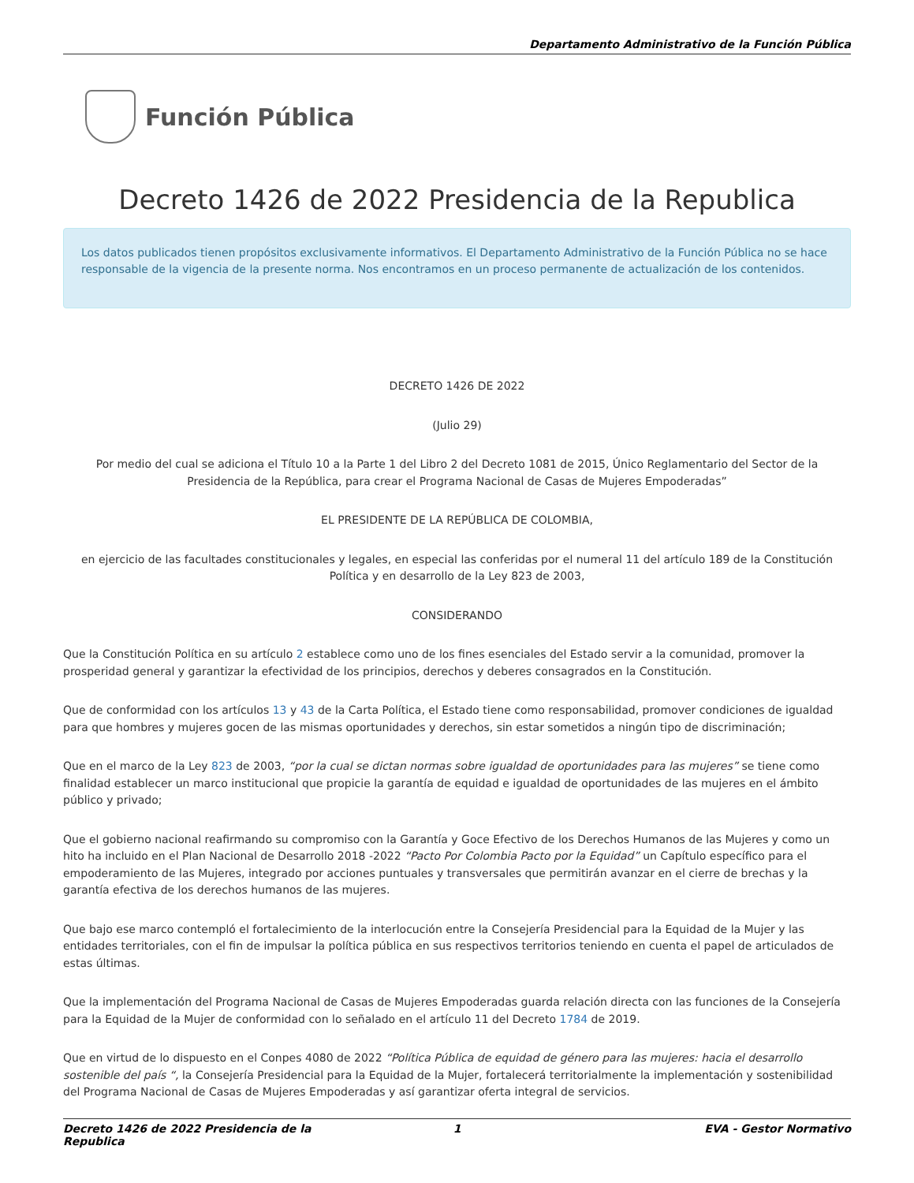Departamento Administrativo de la Función Pública
Función Pública
Decreto 1426 de 2022 Presidencia de la Republica
Los datos publicados tienen propósitos exclusivamente informativos. El Departamento Administrativo de la Función Pública no se hace responsable de la vigencia de la presente norma. Nos encontramos en un proceso permanente de actualización de los contenidos.
DECRETO 1426 DE 2022
(Julio 29)
Por medio del cual se adiciona el Título 10 a la Parte 1 del Libro 2 del Decreto 1081 de 2015, Único Reglamentario del Sector de la Presidencia de la República, para crear el Programa Nacional de Casas de Mujeres Empoderadas”
EL PRESIDENTE DE LA REPÚBLICA DE COLOMBIA,
en ejercicio de las facultades constitucionales y legales, en especial las conferidas por el numeral 11 del artículo 189 de la Constitución Política y en desarrollo de la Ley 823 de 2003,
CONSIDERANDO
Que la Constitución Política en su artículo 2 establece como uno de los fines esenciales del Estado servir a la comunidad, promover la prosperidad general y garantizar la efectividad de los principios, derechos y deberes consagrados en la Constitución.
Que de conformidad con los artículos 13 y 43 de la Carta Política, el Estado tiene como responsabilidad, promover condiciones de igualdad para que hombres y mujeres gocen de las mismas oportunidades y derechos, sin estar sometidos a ningún tipo de discriminación;
Que en el marco de la Ley 823 de 2003, “por la cual se dictan normas sobre igualdad de oportunidades para las mujeres” se tiene como finalidad establecer un marco institucional que propicie la garantía de equidad e igualdad de oportunidades de las mujeres en el ámbito público y privado;
Que el gobierno nacional reafirmando su compromiso con la Garantía y Goce Efectivo de los Derechos Humanos de las Mujeres y como un hito ha incluido en el Plan Nacional de Desarrollo 2018 -2022 “Pacto Por Colombia Pacto por la Equidad” un Capítulo específico para el empoderamiento de las Mujeres, integrado por acciones puntuales y transversales que permitirán avanzar en el cierre de brechas y la garantía efectiva de los derechos humanos de las mujeres.
Que bajo ese marco contempló el fortalecimiento de la interlocución entre la Consejería Presidencial para la Equidad de la Mujer y las entidades territoriales, con el fin de impulsar la política pública en sus respectivos territorios teniendo en cuenta el papel de articulados de estas últimas.
Que la implementación del Programa Nacional de Casas de Mujeres Empoderadas guarda relación directa con las funciones de la Consejería para la Equidad de la Mujer de conformidad con lo señalado en el artículo 11 del Decreto 1784 de 2019.
Que en virtud de lo dispuesto en el Conpes 4080 de 2022 “Política Pública de equidad de género para las mujeres: hacia el desarrollo sostenible del país “, la Consejería Presidencial para la Equidad de la Mujer, fortalecerá territorialmente la implementación y sostenibilidad del Programa Nacional de Casas de Mujeres Empoderadas y así garantizar oferta integral de servicios.
Decreto 1426 de 2022 Presidencia de la Republica 1 EVA - Gestor Normativo